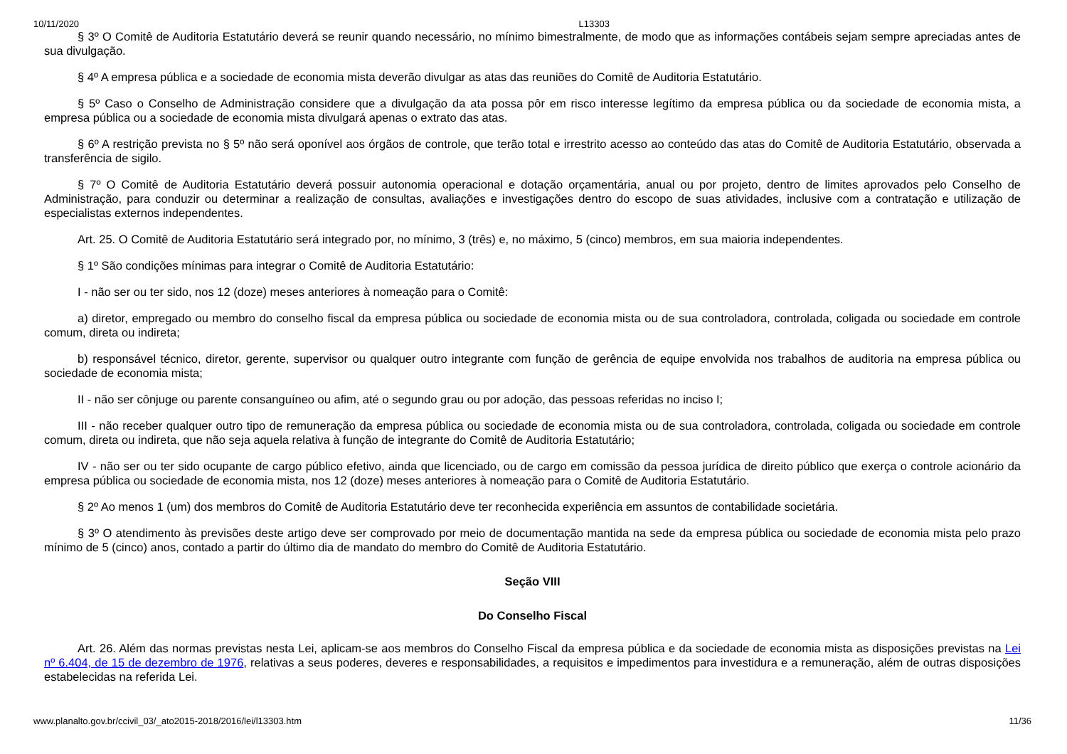10/11/2020 L13303
§ 3º O Comitê de Auditoria Estatutário deverá se reunir quando necessário, no mínimo bimestralmente, de modo que as informações contábeis sejam sempre apreciadas antes de sua divulgação.
§ 4º A empresa pública e a sociedade de economia mista deverão divulgar as atas das reuniões do Comitê de Auditoria Estatutário.
§ 5º Caso o Conselho de Administração considere que a divulgação da ata possa pôr em risco interesse legítimo da empresa pública ou da sociedade de economia mista, a empresa pública ou a sociedade de economia mista divulgará apenas o extrato das atas.
§ 6º A restrição prevista no § 5º não será oponível aos órgãos de controle, que terão total e irrestrito acesso ao conteúdo das atas do Comitê de Auditoria Estatutário, observada a transferência de sigilo.
§ 7º O Comitê de Auditoria Estatutário deverá possuir autonomia operacional e dotação orçamentária, anual ou por projeto, dentro de limites aprovados pelo Conselho de Administração, para conduzir ou determinar a realização de consultas, avaliações e investigações dentro do escopo de suas atividades, inclusive com a contratação e utilização de especialistas externos independentes.
Art. 25. O Comitê de Auditoria Estatutário será integrado por, no mínimo, 3 (três) e, no máximo, 5 (cinco) membros, em sua maioria independentes.
§ 1º São condições mínimas para integrar o Comitê de Auditoria Estatutário:
I - não ser ou ter sido, nos 12 (doze) meses anteriores à nomeação para o Comitê:
a) diretor, empregado ou membro do conselho fiscal da empresa pública ou sociedade de economia mista ou de sua controladora, controlada, coligada ou sociedade em controle comum, direta ou indireta;
b) responsável técnico, diretor, gerente, supervisor ou qualquer outro integrante com função de gerência de equipe envolvida nos trabalhos de auditoria na empresa pública ou sociedade de economia mista;
II - não ser cônjuge ou parente consanguíneo ou afim, até o segundo grau ou por adoção, das pessoas referidas no inciso I;
III - não receber qualquer outro tipo de remuneração da empresa pública ou sociedade de economia mista ou de sua controladora, controlada, coligada ou sociedade em controle comum, direta ou indireta, que não seja aquela relativa à função de integrante do Comitê de Auditoria Estatutário;
IV - não ser ou ter sido ocupante de cargo público efetivo, ainda que licenciado, ou de cargo em comissão da pessoa jurídica de direito público que exerça o controle acionário da empresa pública ou sociedade de economia mista, nos 12 (doze) meses anteriores à nomeação para o Comitê de Auditoria Estatutário.
§ 2º Ao menos 1 (um) dos membros do Comitê de Auditoria Estatutário deve ter reconhecida experiência em assuntos de contabilidade societária.
§ 3º O atendimento às previsões deste artigo deve ser comprovado por meio de documentação mantida na sede da empresa pública ou sociedade de economia mista pelo prazo mínimo de 5 (cinco) anos, contado a partir do último dia de mandato do membro do Comitê de Auditoria Estatutário.
Seção VIII
Do Conselho Fiscal
Art. 26. Além das normas previstas nesta Lei, aplicam-se aos membros do Conselho Fiscal da empresa pública e da sociedade de economia mista as disposições previstas na Lei nº 6.404, de 15 de dezembro de 1976, relativas a seus poderes, deveres e responsabilidades, a requisitos e impedimentos para investidura e a remuneração, além de outras disposições estabelecidas na referida Lei.
www.planalto.gov.br/ccivil_03/_ato2015-2018/2016/lei/l13303.htm 11/36